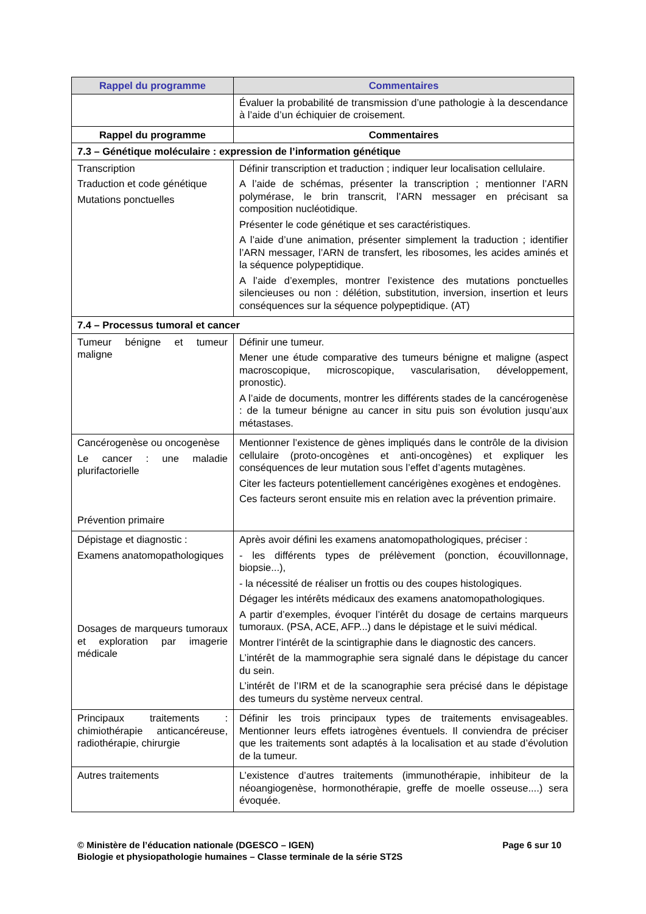| Rappel du programme | Commentaires |
| --- | --- |
| | Évaluer la probabilité de transmission d’une pathologie à la descendance à l’aide d’un échiquier de croisement. |
| Rappel du programme | Commentaires |
| 7.3 – Génétique moléculaire : expression de l’information génétique | |
| Transcription Traduction et code génétique Mutations ponctuelles | Définir transcription et traduction ; indiquer leur localisation cellulaire. A l’aide de schémas, présenter la transcription ; mentionner l’ARN polymérase, le brin transcrit, l’ARN messager en précisant sa composition nucléotidique. Présenter le code génétique et ses caractéristiques. A l’aide d’une animation, présenter simplement la traduction ; identifier l’ARN messager, l’ARN de transfert, les ribosomes, les acides aminés et la séquence polypeptidique. A l’aide d’exemples, montrer l’existence des mutations ponctuelles silencieuses ou non : délétion, substitution, inversion, insertion et leurs conséquences sur la séquence polypeptidique. (AT) |
| 7.4 – Processus tumoral et cancer | |
| Tumeur bénigne et tumeur maligne | Définir une tumeur. Mener une étude comparative des tumeurs bénigne et maligne (aspect macroscopique, microscopique, vascularisation, développement, pronostic). A l’aide de documents, montrer les différents stades de la cancérogenèse : de la tumeur bénigne au cancer in situ puis son évolution jusqu’aux métastases. |
| Cancérogenèse ou oncogenèse Le cancer : une maladie plurifactorielle Prévention primaire | Mentionner l’existence de gènes impliqués dans le contrôle de la division cellulaire (proto-oncogènes et anti-oncogènes) et expliquer les conséquences de leur mutation sous l’effet d’agents mutagènes. Citer les facteurs potentiellement cancérigènes exogènes et endogènes. Ces facteurs seront ensuite mis en relation avec la prévention primaire. |
| Dépistage et diagnostic : Examens anatomopathologiques Dosages de marqueurs tumoraux et exploration par imagerie médicale | Après avoir défini les examens anatomopathologiques, préciser : - les différents types de prélèvement (ponction, écouvillonnage, biopsie...), - la nécessité de réaliser un frottis ou des coupes histologiques. Dégager les intérêts médicaux des examens anatomopathologiques. A partir d’exemples, évoquer l’intérêt du dosage de certains marqueurs tumoraux. (PSA, ACE, AFP...) dans le dépistage et le suivi médical. Montrer l’intérêt de la scintigraphie dans le diagnostic des cancers. L’intérêt de la mammographie sera signalé dans le dépistage du cancer du sein. L’intérêt de l’IRM et de la scanographie sera précisé dans le dépistage des tumeurs du système nerveux central. |
| Principaux traitements : chimiothérapie anticancéreuse, radiothérapie, chirurgie | Définir les trois principaux types de traitements envisageables. Mentionner leurs effets iatrogènes éventuels. Il conviendra de préciser que les traitements sont adaptés à la localisation et au stade d’évolution de la tumeur. |
| Autres traitements | L’existence d’autres traitements (immunothérapie, inhibiteur de la néoangiogenèse, hormonothérapie, greffe de moelle osseuse....) sera évoquée. |
Page 6 sur 10 © Ministère de l’éducation nationale (DGESCO – IGEN)
Biologie et physiopathologie humaines – Classe terminale de la série ST2S